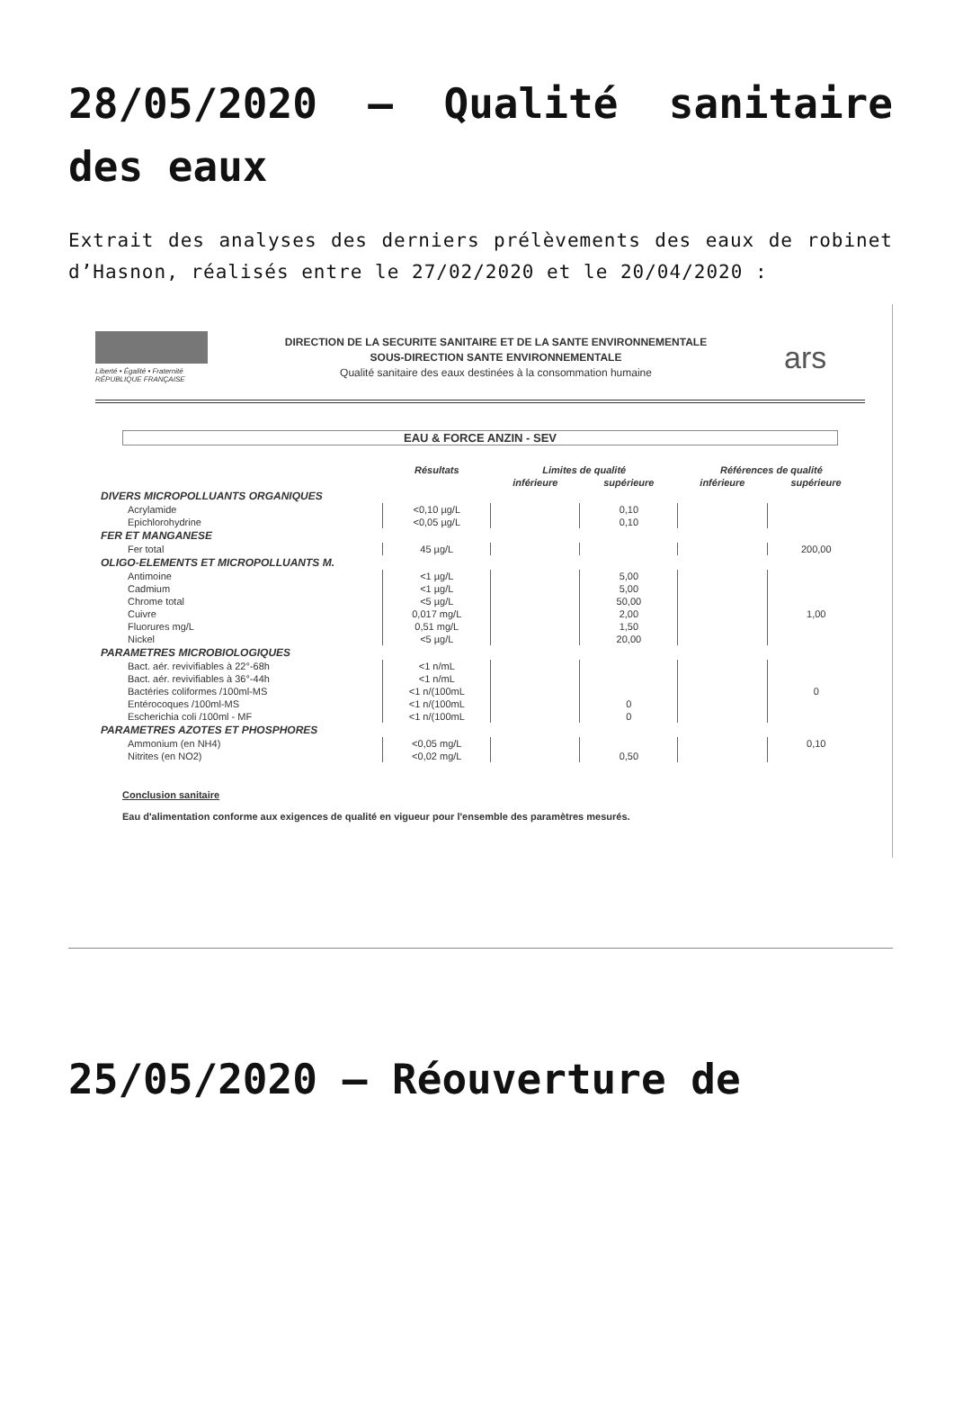28/05/2020 – Qualité sanitaire des eaux
Extrait des analyses des derniers prélèvements des eaux de robinet d’Hasnon, réalisés entre le 27/02/2020 et le 20/04/2020 :
Liberté • Égalité • Fraternité
RÉPUBLIQUE FRANÇAISE
DIRECTION DE LA SECURITE SANITAIRE ET DE LA SANTE ENVIRONNEMENTALE
SOUS-DIRECTION SANTE ENVIRONNEMENTALE
Qualité sanitaire des eaux destinées à la consommation humaine
ars
EAU & FORCE ANZIN - SEV
| | Résultats | Limites de qualité | | Références de qualité | |
| --- | --- | --- | --- | --- | --- |
| | | inférieure | supérieure | inférieure | supérieure |
| DIVERS MICROPOLLUANTS ORGANIQUES | | | | | |
| Acrylamide | <0,10 µg/L | | 0,10 | | |
| Epichlorohydrine | <0,05 µg/L | | 0,10 | | |
| FER ET MANGANESE | | | | | |
| Fer total | 45 µg/L | | | | 200,00 |
| OLIGO-ELEMENTS ET MICROPOLLUANTS M. | | | | | |
| Antimoine | <1 µg/L | | 5,00 | | |
| Cadmium | <1 µg/L | | 5,00 | | |
| Chrome total | <5 µg/L | | 50,00 | | |
| Cuivre | 0,017 mg/L | | 2,00 | | 1,00 |
| Fluorures mg/L | 0,51 mg/L | | 1,50 | | |
| Nickel | <5 µg/L | | 20,00 | | |
| PARAMETRES MICROBIOLOGIQUES | | | | | |
| Bact. aér. revivifiables à 22°-68h | <1 n/mL | | | | |
| Bact. aér. revivifiables à 36°-44h | <1 n/mL | | | | |
| Bactéries coliformes /100ml-MS | <1 n/(100mL | | | | 0 |
| Entérocoques /100ml-MS | <1 n/(100mL | | 0 | | |
| Escherichia coli /100ml - MF | <1 n/(100mL | | 0 | | |
| PARAMETRES AZOTES ET PHOSPHORES | | | | | |
| Ammonium (en NH4) | <0,05 mg/L | | | | 0,10 |
| Nitrites (en NO2) | <0,02 mg/L | | 0,50 | | |
Conclusion sanitaire
Eau d'alimentation conforme aux exigences de qualité en vigueur pour l'ensemble des paramètres mesurés.
25/05/2020 – Réouverture de